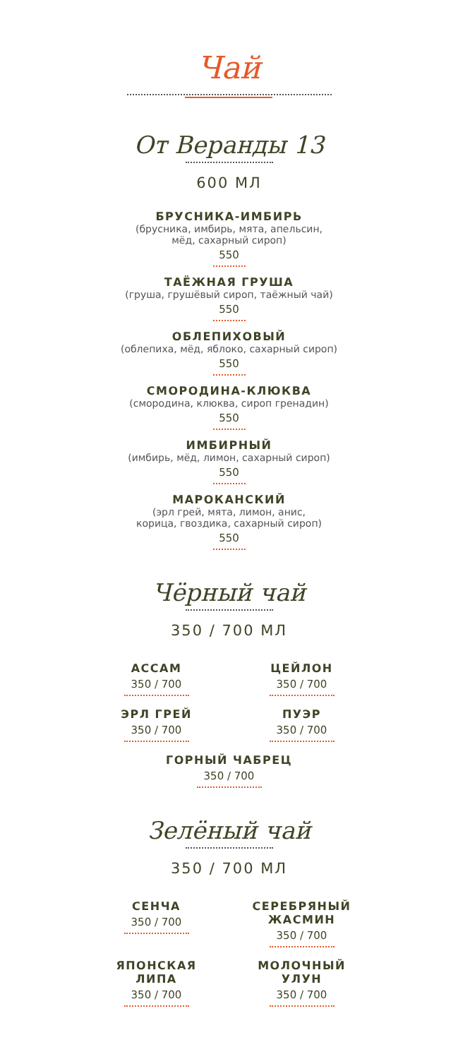Чай
От Веранды 13
600 МЛ
БРУСНИКА-ИМБИРЬ
(брусника, имбирь, мята, апельсин,
мёд, сахарный сироп)
550
ТАЁЖНАЯ ГРУША
(груша, грушёвый сироп, таёжный чай)
550
ОБЛЕПИХОВЫЙ
(облепиха, мёд, яблоко, сахарный сироп)
550
СМОРОДИНА-КЛЮКВА
(смородина, клюква, сироп гренадин)
550
ИМБИРНЫЙ
(имбирь, мёд, лимон, сахарный сироп)
550
МАРОКАНСКИЙ
(эрл грей, мята, лимон, анис,
корица, гвоздика, сахарный сироп)
550
Чёрный чай
350 / 700 МЛ
АССАМ
350 / 700
ЦЕЙЛОН
350 / 700
ЭРЛ ГРЕЙ
350 / 700
ПУЭР
350 / 700
ГОРНЫЙ ЧАБРЕЦ
350 / 700
Зелёный чай
350 / 700 МЛ
СЕНЧА
350 / 700
СЕРЕБРЯНЫЙ
ЖАСМИН
350 / 700
ЯПОНСКАЯ
ЛИПА
350 / 700
МОЛОЧНЫЙ
УЛУН
350 / 700